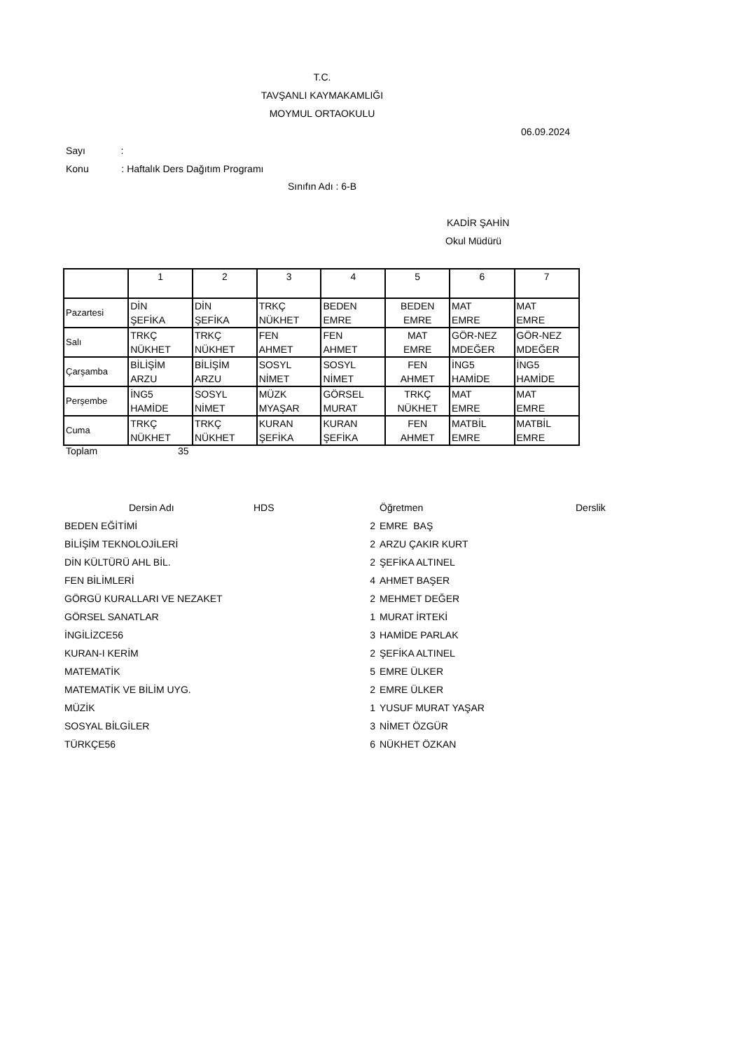T.C.
TAVŞANLI KAYMAKAMLIĞI
MOYMUL ORTAOKULU
06.09.2024
Sayı :
Konu : Haftalık Ders Dağıtım Programı
Sınıfın Adı : 6-B
KADİR ŞAHİN
Okul Müdürü
| | 1 | 2 | 3 | 4 | 5 | 6 | 7 |
| Pazartesi | DİN ŞEFİKA | DİN ŞEFİKA | TRKÇ NÜKHET | BEDEN EMRE | BEDEN EMRE | MAT EMRE | MAT EMRE |
| Salı | TRKÇ NÜKHET | TRKÇ NÜKHET | FEN AHMET | FEN AHMET | MAT EMRE | GÖR-NEZ MDEĞER | GÖR-NEZ MDEĞER |
| Çarşamba | BİLİŞİM ARZU | BİLİŞİM ARZU | SOSYL NİMET | SOSYL NİMET | FEN AHMET | İNG5 HAMİDE | İNG5 HAMİDE |
| Perşembe | İNG5 HAMİDE | SOSYL NİMET | MÜZK MYAŞAR | GÖRSEL MURAT | TRKÇ NÜKHET | MAT EMRE | MAT EMRE |
| Cuma | TRKÇ NÜKHET | TRKÇ NÜKHET | KURAN ŞEFİKA | KURAN ŞEFİKA | FEN AHMET | MATBİL EMRE | MATBİL EMRE |
Toplam 35
| Dersin Adı | HDS | | Öğretmen | Derslik |
| BEDEN EĞİTİMİ 2 | | | EMRE BAŞ | |
| BİLİŞİM TEKNOLOJİLERİ 2 | | | ARZU ÇAKIR KURT | |
| DİN KÜLTÜRÜ AHL BİL. 2 | | | ŞEFİKA ALTINEL | |
| FEN BİLİMLERİ 4 | | | AHMET BAŞER | |
| GÖRGÜ KURALLARI VE NEZAKET 2 | | | MEHMET DEĞER | |
| GÖRSEL SANATLAR 1 | | | MURAT İRTEKİ | |
| İNGİLİZCE56 3 | | | HAMİDE PARLAK | |
| KURAN-I KERİM 2 | | | ŞEFİKA ALTINEL | |
| MATEMATİK 5 | | | EMRE ÜLKER | |
| MATEMATİK VE BİLİM UYG. 2 | | | EMRE ÜLKER | |
| MÜZİK 1 | | | YUSUF MURAT YAŞAR | |
| SOSYAL BİLGİLER 3 | | | NİMET ÖZGÜR | |
| TÜRKÇE56 6 | | | NÜKHET ÖZKAN | |